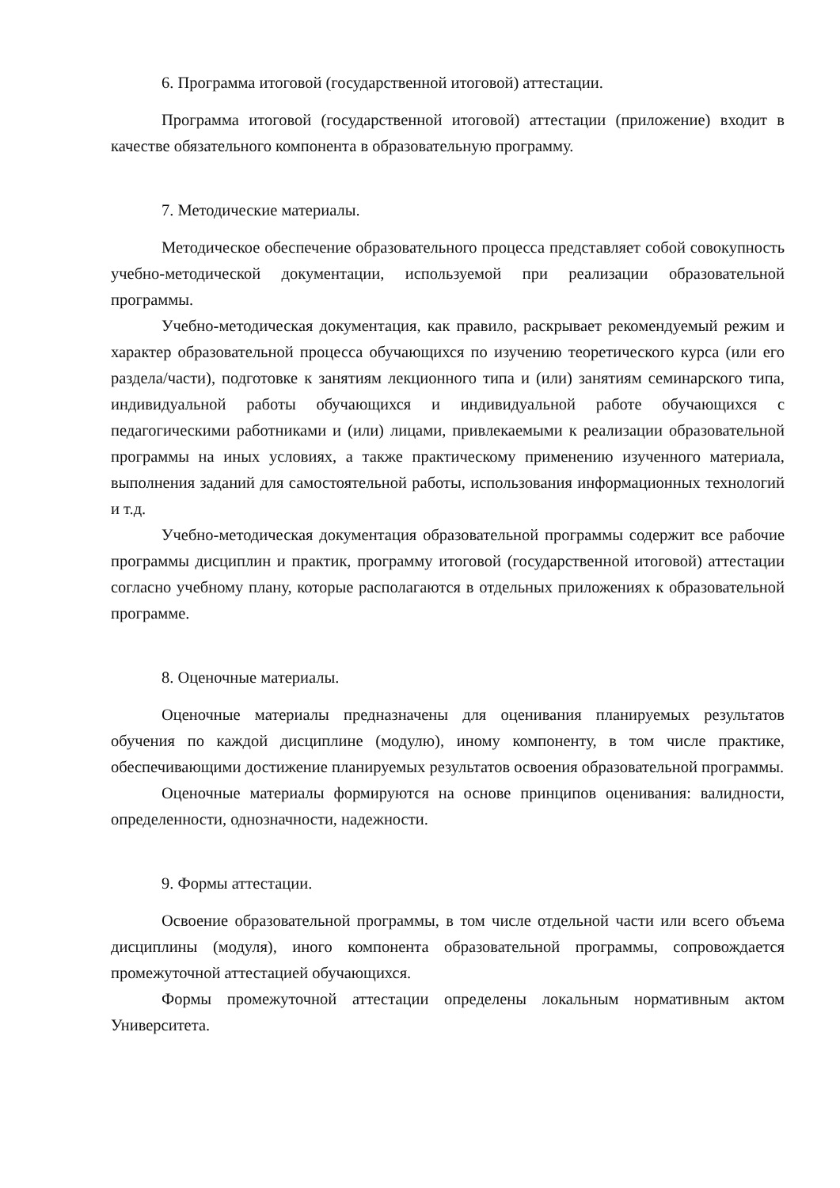6. Программа итоговой (государственной итоговой) аттестации.
Программа итоговой (государственной итоговой) аттестации (приложение) входит в качестве обязательного компонента в образовательную программу.
7. Методические материалы.
Методическое обеспечение образовательного процесса представляет собой совокупность учебно-методической документации, используемой при реализации образовательной программы.
Учебно-методическая документация, как правило, раскрывает рекомендуемый режим и характер образовательной процесса обучающихся по изучению теоретического курса (или его раздела/части), подготовке к занятиям лекционного типа и (или) занятиям семинарского типа, индивидуальной работы обучающихся и индивидуальной работе обучающихся с педагогическими работниками и (или) лицами, привлекаемыми к реализации образовательной программы на иных условиях, а также практическому применению изученного материала, выполнения заданий для самостоятельной работы, использования информационных технологий и т.д.
Учебно-методическая документация образовательной программы содержит все рабочие программы дисциплин и практик, программу итоговой (государственной итоговой) аттестации согласно учебному плану, которые располагаются в отдельных приложениях к образовательной программе.
8. Оценочные материалы.
Оценочные материалы предназначены для оценивания планируемых результатов обучения по каждой дисциплине (модулю), иному компоненту, в том числе практике, обеспечивающими достижение планируемых результатов освоения образовательной программы.
Оценочные материалы формируются на основе принципов оценивания: валидности, определенности, однозначности, надежности.
9. Формы аттестации.
Освоение образовательной программы, в том числе отдельной части или всего объема дисциплины (модуля), иного компонента образовательной программы, сопровождается промежуточной аттестацией обучающихся.
Формы промежуточной аттестации определены локальным нормативным актом Университета.